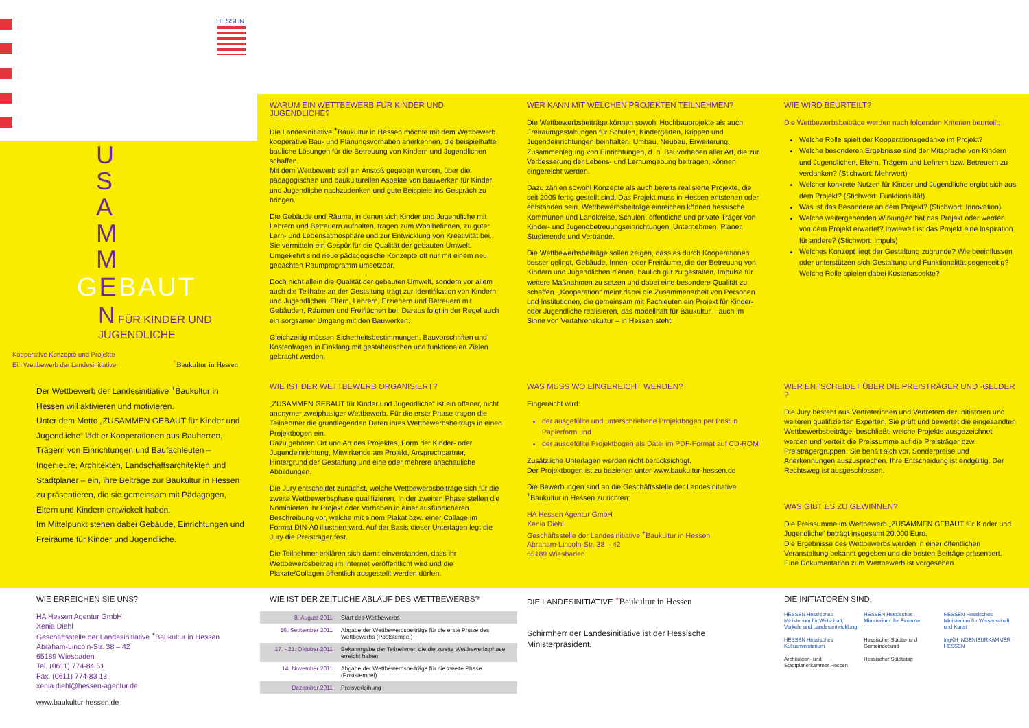HESSEN
U
S
A
M
M
GEBAUT
N FÜR KINDER UND JUGENDLICHE
Kooperative Konzepte und Projekte
Ein Wettbewerb der Landesinitiative <sup>+</sup>Baukultur in Hessen
WARUM EIN WETTBEWERB FÜR KINDER UND JUGENDLICHE?
Die Landesinitiative <sup>+</sup>Baukultur in Hessen möchte mit dem Wettbewerb kooperative Bau- und Planungsvorhaben anerkennen, die beispielhafte bauliche Lösungen für die Betreuung von Kindern und Jugendlichen schaffen.
Mit dem Wettbewerb soll ein Anstoß gegeben werden, über die pädagogischen und baukulturellen Aspekte von Bauwerken für Kinder und Jugendliche nachzudenken und gute Beispiele ins Gespräch zu bringen.
Die Gebäude und Räume, in denen sich Kinder und Jugendliche mit Lehrern und Betreuern aufhalten, tragen zum Wohlbefinden, zu guter Lern- und Lebensatmosphäre und zur Entwicklung von Kreativität bei. Sie vermitteln ein Gespür für die Qualität der gebauten Umwelt. Umgekehrt sind neue pädagogische Konzepte oft nur mit einem neu gedachten Raumprogramm umsetzbar.
Doch nicht allein die Qualität der gebauten Umwelt, sondern vor allem auch die Teilhabe an der Gestaltung trägt zur Identifikation von Kindern und Jugendlichen, Eltern, Lehrern, Erziehern und Betreuern mit Gebäuden, Räumen und Freiflächen bei. Daraus folgt in der Regel auch ein sorgsamer Umgang mit den Bauwerken.
Gleichzeitig müssen Sicherheitsbestimmungen, Bauvorschriften und Kostenfragen in Einklang mit gestalterischen und funktionalen Zielen gebracht werden.
WER KANN MIT WELCHEN PROJEKTEN TEILNEHMEN?
Die Wettbewerbsbeiträge können sowohl Hochbauprojekte als auch Freiraumgestaltungen für Schulen, Kindergärten, Krippen und Jugendeinrichtungen beinhalten. Umbau, Neubau, Erweiterung, Zusammenlegung von Einrichtungen, d. h. Bauvorhaben aller Art, die zur Verbesserung der Lebens- und Lernumgebung beitragen, können eingereicht werden.
Dazu zählen sowohl Konzepte als auch bereits realisierte Projekte, die seit 2005 fertig gestellt sind. Das Projekt muss in Hessen entstehen oder entstanden sein. Wettbewerbsbeiträge einreichen können hessische Kommunen und Landkreise, Schulen, öffentliche und private Träger von Kinder- und Jugendbetreuungseinrichtungen, Unternehmen, Planer, Studierende und Verbände.
Die Wettbewerbsbeiträge sollen zeigen, dass es durch Kooperationen besser gelingt, Gebäude, Innen- oder Freiräume, die der Betreuung von Kindern und Jugendlichen dienen, baulich gut zu gestalten, Impulse für weitere Maßnahmen zu setzen und dabei eine besondere Qualität zu schaffen. „Kooperation“ meint dabei die Zusammenarbeit von Personen und Institutionen, die gemeinsam mit Fachleuten ein Projekt für Kinder- oder Jugendliche realisieren, das modellhaft für Baukultur – auch im Sinne von Verfahrenskultur – in Hessen steht.
WIE WIRD BEURTEILT?
Die Wettbewerbsbeiträge werden nach folgenden Kriterien beurteilt:
Welche Rolle spielt der Kooperationsgedanke im Projekt?
Welche besonderen Ergebnisse sind der Mitsprache von Kindern und Jugendlichen, Eltern, Trägern und Lehrern bzw. Betreuern zu verdanken? (Stichwort: Mehrwert)
Welcher konkrete Nutzen für Kinder und Jugendliche ergibt sich aus dem Projekt? (Stichwort: Funktionalität)
Was ist das Besondere an dem Projekt? (Stichwort: Innovation)
Welche weitergehenden Wirkungen hat das Projekt oder werden von dem Projekt erwartet? Inwieweit ist das Projekt eine Inspiration für andere? (Stichwort: Impuls)
Welches Konzept liegt der Gestaltung zugrunde? Wie beeinflussen oder unterstützen sich Gestaltung und Funktionalität gegenseitig? Welche Rolle spielen dabei Kostenaspekte?
Der Wettbewerb der Landesinitiative <sup>+</sup>Baukultur in Hessen will aktivieren und motivieren.
Unter dem Motto „ZUSAMMEN GEBAUT für Kinder und Jugendliche“ lädt er Kooperationen aus Bauherren, Trägern von Einrichtungen und Baufachleuten – Ingenieure, Architekten, Landschaftsarchitekten und Stadtplaner – ein, ihre Beiträge zur Baukultur in Hessen zu präsentieren, die sie gemeinsam mit Pädagogen, Eltern und Kindern entwickelt haben.
Im Mittelpunkt stehen dabei Gebäude, Einrichtungen und Freiräume für Kinder und Jugendliche.
WIE IST DER WETTBEWERB ORGANISIERT?
„ZUSAMMEN GEBAUT für Kinder und Jugendliche“ ist ein offener, nicht anonymer zweiphasiger Wettbewerb. Für die erste Phase tragen die Teilnehmer die grundlegenden Daten ihres Wettbewerbsbeitrags in einen Projektbogen ein.
Dazu gehören Ort und Art des Projektes, Form der Kinder- oder Jugendeinrichtung, Mitwirkende am Projekt, Ansprechpartner, Hintergrund der Gestaltung und eine oder mehrere anschauliche Abbildungen.
Die Jury entscheidet zunächst, welche Wettbewerbsbeiträge sich für die zweite Wettbewerbsphase qualifizieren. In der zweiten Phase stellen die Nominierten ihr Projekt oder Vorhaben in einer ausführlicheren Beschreibung vor, welche mit einem Plakat bzw. einer Collage im Format DIN-A0 illustriert wird. Auf der Basis dieser Unterlagen legt die Jury die Preisträger fest.
Die Teilnehmer erklären sich damit einverstanden, dass ihr Wettbewerbsbeitrag im Internet veröffentlicht wird und die Plakate/Collagen öffentlich ausgestellt werden dürfen.
WAS MUSS WO EINGEREICHT WERDEN?
Eingereicht wird:
der ausgefüllte und unterschriebene Projektbogen per Post in Papierform und
der ausgefüllte Projektbogen als Datei im PDF-Format auf CD-ROM
Zusätzliche Unterlagen werden nicht berücksichtigt.
Der Projektbogen ist zu beziehen unter www.baukultur-hessen.de
Die Bewerbungen sind an die Geschäftsstelle der Landesinitiative <sup>+</sup>Baukultur in Hessen zu richten:
HA Hessen Agentur GmbH
Xenia Diehl
Geschäftsstelle der Landesinitiative <sup>+</sup>Baukultur in Hessen
Abraham-Lincoln-Str. 38 – 42
65189 Wiesbaden
WER ENTSCHEIDET ÜBER DIE PREISTRÄGER UND -GELDER ?
Die Jury besteht aus Vertreterinnen und Vertretern der Initiatoren und weiteren qualifizierten Experten. Sie prüft und bewertet die eingesandten Wettbewerbsbeiträge, beschließt, welche Projekte ausgezeichnet werden und verteilt die Preissumme auf die Preisträger bzw. Preisträgergruppen. Sie behält sich vor, Sonderpreise und Anerkennungen auszusprechen. Ihre Entscheidung ist endgültig. Der Rechtsweg ist ausgeschlossen.
WAS GIBT ES ZU GEWINNEN?
Die Preissumme im Wettbewerb „ZUSAMMEN GEBAUT für Kinder und Jugendliche“ beträgt insgesamt 20.000 Euro.
Die Ergebnisse des Wettbewerbs werden in einer öffentlichen Veranstaltung bekannt gegeben und die besten Beiträge präsentiert.
Eine Dokumentation zum Wettbewerb ist vorgesehen.
WIE ERREICHEN SIE UNS?
HA Hessen Agentur GmbH
Xenia Diehl
Geschäftsstelle der Landesinitiative <sup>+</sup>Baukultur in Hessen
Abraham-Lincoln-Str. 38 – 42
65189 Wiesbaden
Tel. (0611) 774-84 51
Fax. (0611) 774-83 13
xenia.diehl@hessen-agentur.de
www.baukultur-hessen.de
WIE IST DER ZEITLICHE ABLAUF DES WETTBEWERBS?
| 8. August 2011 | Start des Wettbewerbs |
| 16. September 2011 | Abgabe der Wettbewerbsbeiträge für die erste Phase des Wettbewerbs (Poststempel) |
| 17. - 21. Oktober 2011 | Bekanntgabe der Teilnehmer, die die zweite Wettbewerbsphase erreicht haben |
| 14. November 2011 | Abgabe der Wettbewerbsbeiträge für die zweite Phase (Poststempel) |
| Dezember 2011 | Preisverleihung |
DIE LANDESINITIATIVE <sup>+</sup>Baukultur in Hessen
Schirmherr der Landesinitiative ist der Hessische Ministerpräsident.
DIE INITIATOREN SIND:
HESSEN Hessisches Ministerium für Wirtschaft, Verkehr und Landesentwicklung
HESSEN Hessisches Ministerium der Finanzen
HESSEN Hessisches Ministerium für Wissenschaft und Kunst
HESSEN Hessisches Kultusministerium
Hessischer Städte- und Gemeindebund
IngKH INGENIEURKAMMER HESSEN
Architekten- und Stadtplanerkammer Hessen
Hessischer Städtetag